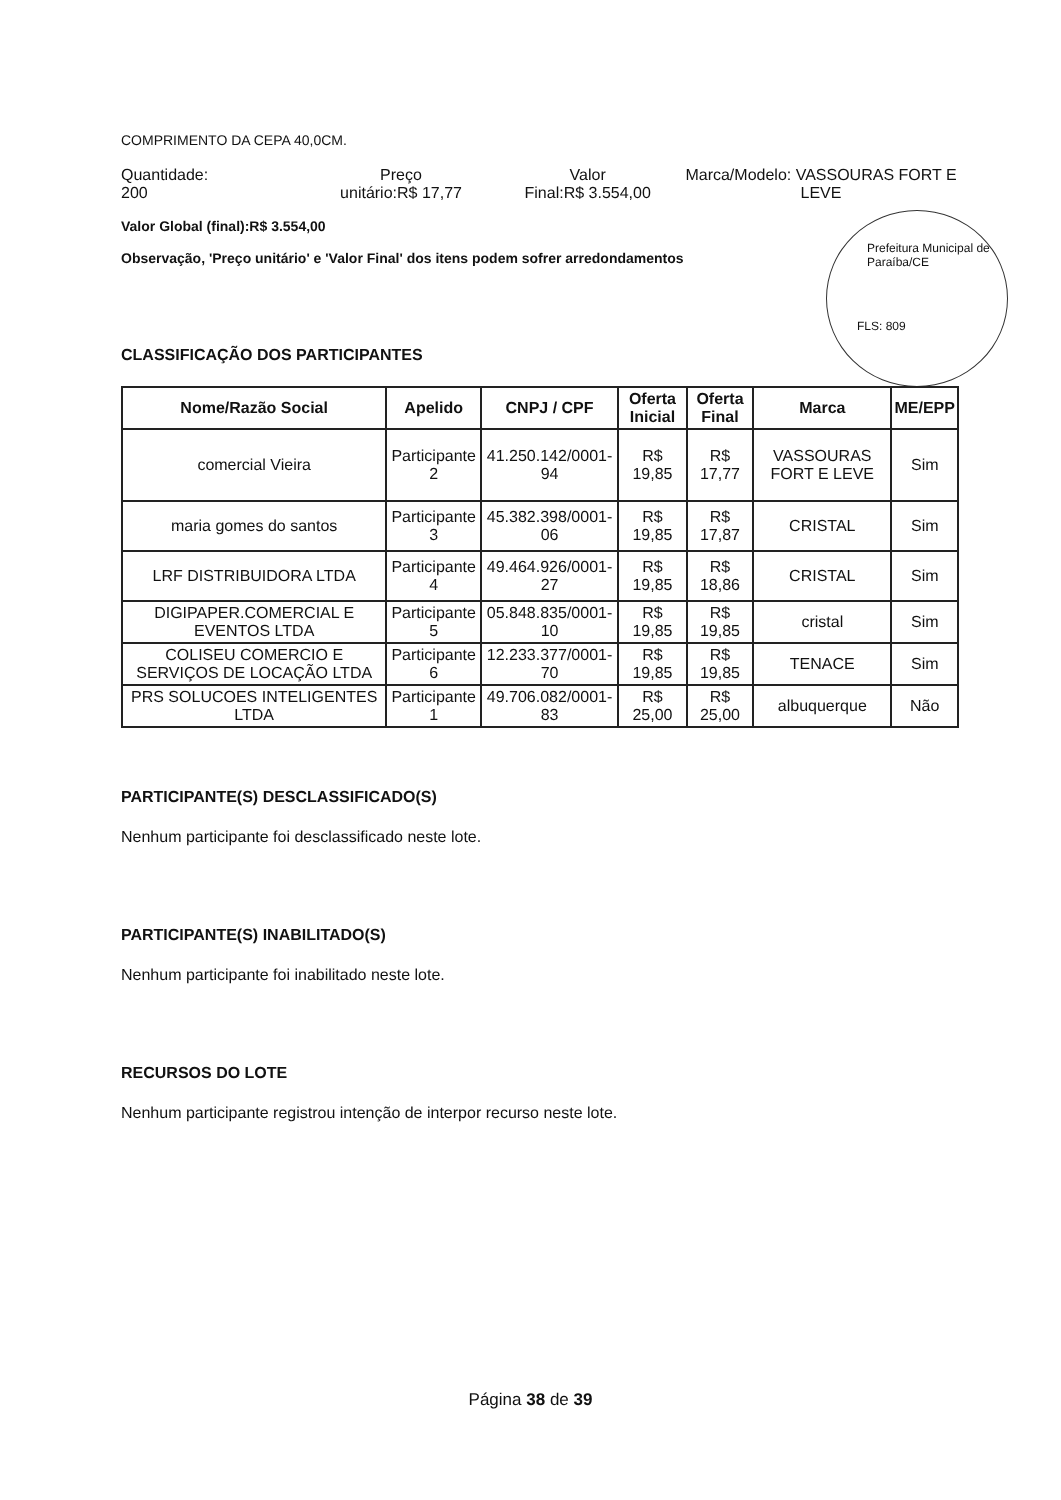Prefeitura Municipal de Paraíba/CE
FLS: 809
COMPRIMENTO DA CEPA 40,0CM.
Quantidade:
200
Preço
unitário:R$ 17,77
Valor
Final:R$ 3.554,00
Marca/Modelo: VASSOURAS FORT E
LEVE
Valor Global (final):R$ 3.554,00
Observação, 'Preço unitário' e 'Valor Final' dos itens podem sofrer arredondamentos
CLASSIFICAÇÃO DOS PARTICIPANTES
| Nome/Razão Social | Apelido | CNPJ / CPF | Oferta Inicial | Oferta Final | Marca | ME/EPP |
| --- | --- | --- | --- | --- | --- | --- |
| comercial Vieira | Participante 2 | 41.250.142/0001-94 | R$ 19,85 | R$ 17,77 | VASSOURAS FORT E LEVE | Sim |
| maria gomes do santos | Participante 3 | 45.382.398/0001-06 | R$ 19,85 | R$ 17,87 | CRISTAL | Sim |
| LRF DISTRIBUIDORA LTDA | Participante 4 | 49.464.926/0001-27 | R$ 19,85 | R$ 18,86 | CRISTAL | Sim |
| DIGIPAPER.COMERCIAL E EVENTOS LTDA | Participante 5 | 05.848.835/0001-10 | R$ 19,85 | R$ 19,85 | cristal | Sim |
| COLISEU COMERCIO E SERVIÇOS DE LOCAÇÃO LTDA | Participante 6 | 12.233.377/0001-70 | R$ 19,85 | R$ 19,85 | TENACE | Sim |
| PRS SOLUCOES INTELIGENTES LTDA | Participante 1 | 49.706.082/0001-83 | R$ 25,00 | R$ 25,00 | albuquerque | Não |
PARTICIPANTE(S) DESCLASSIFICADO(S)
Nenhum participante foi desclassificado neste lote.
PARTICIPANTE(S) INABILITADO(S)
Nenhum participante foi inabilitado neste lote.
RECURSOS DO LOTE
Nenhum participante registrou intenção de interpor recurso neste lote.
Página 38 de 39